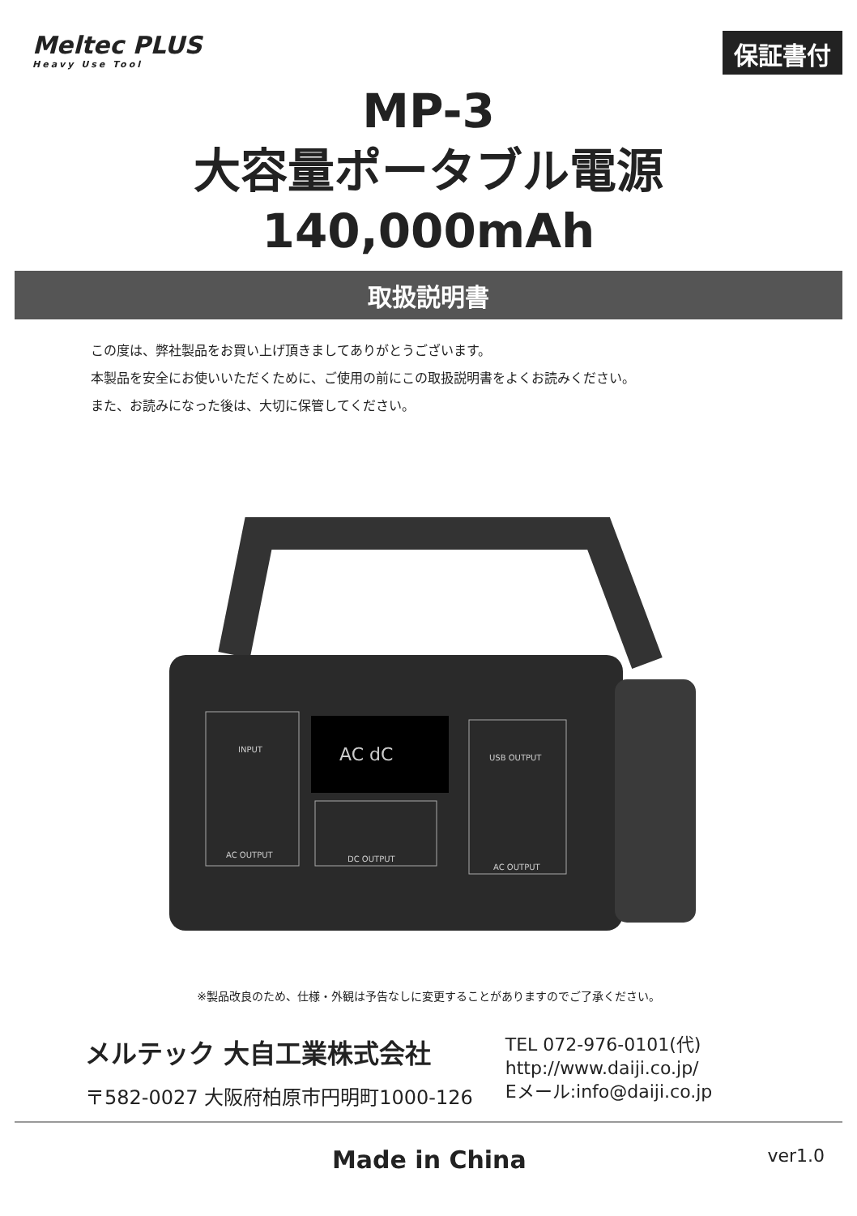Meltec PLUS
Heavy Use Tool
保証書付
MP-3
大容量ポータブル電源
140,000mAh
取扱説明書
この度は、弊社製品をお買い上げ頂きましてありがとうございます。
本製品を安全にお使いいただくために、ご使用の前にこの取扱説明書をよくお読みください。
また、お読みになった後は、大切に保管してください。
AC dC
AC OUTPUT
DC OUTPUT
AC OUTPUT
USB OUTPUT
INPUT
※製品改良のため、仕様・外観は予告なしに変更することがありますのでご了承ください。
メルテック 大自工業株式会社
〒582-0027 大阪府柏原市円明町1000-126
TEL 072-976-0101(代)
http://www.daiji.co.jp/
Eメール:info@daiji.co.jp
Made in China ver1.0